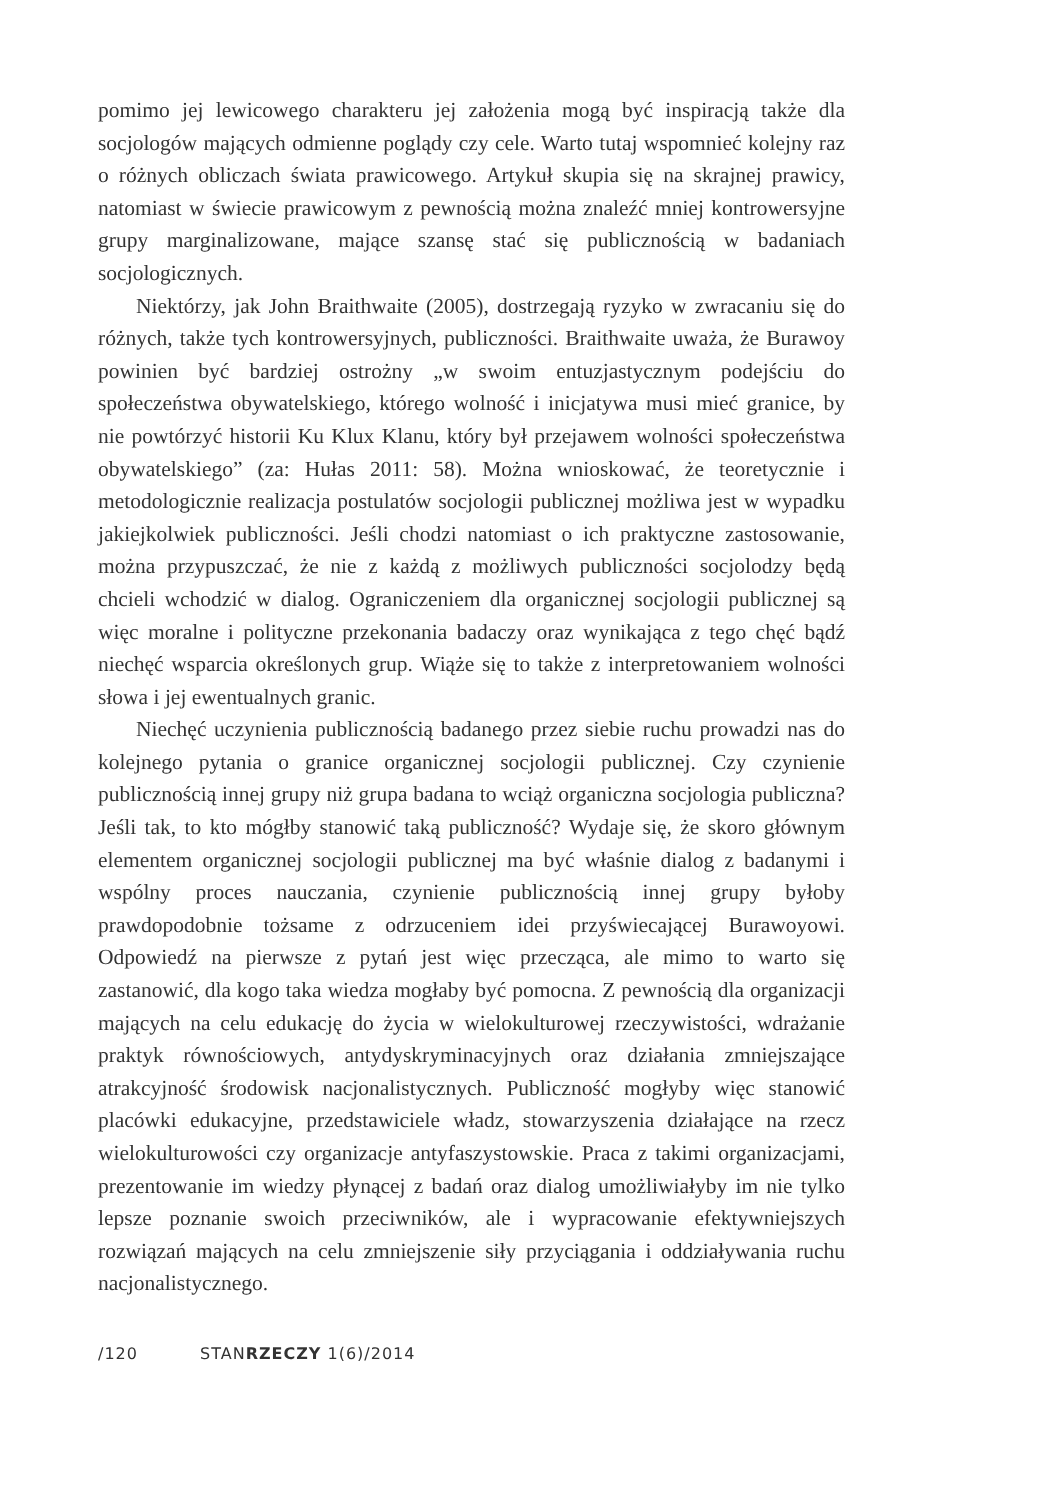pomimo jej lewicowego charakteru jej założenia mogą być inspiracją także dla socjologów mających odmienne poglądy czy cele. Warto tutaj wspomnieć kolejny raz o różnych obliczach świata prawicowego. Artykuł skupia się na skrajnej prawicy, natomiast w świecie prawicowym z pewnością można znaleźć mniej kontrowersyjne grupy marginalizowane, mające szansę stać się publicznością w badaniach socjologicznych.
Niektórzy, jak John Braithwaite (2005), dostrzegają ryzyko w zwracaniu się do różnych, także tych kontrowersyjnych, publiczności. Braithwaite uważa, że Burawoy powinien być bardziej ostrożny „w swoim entuzjastycznym podejściu do społeczeństwa obywatelskiego, którego wolność i inicjatywa musi mieć granice, by nie powtórzyć historii Ku Klux Klanu, który był przejawem wolności społeczeństwa obywatelskiego” (za: Hułas 2011: 58). Można wnioskować, że teoretycznie i metodologicznie realizacja postulatów socjologii publicznej możliwa jest w wypadku jakiejkolwiek publiczności. Jeśli chodzi natomiast o ich praktyczne zastosowanie, można przypuszczać, że nie z każdą z możliwych publiczności socjolodzy będą chcieli wchodzić w dialog. Ograniczeniem dla organicznej socjologii publicznej są więc moralne i polityczne przekonania badaczy oraz wynikająca z tego chęć bądź niechęć wsparcia określonych grup. Wiąże się to także z interpretowaniem wolności słowa i jej ewentualnych granic.
Niechęć uczynienia publicznością badanego przez siebie ruchu prowadzi nas do kolejnego pytania o granice organicznej socjologii publicznej. Czy czynienie publicznością innej grupy niż grupa badana to wciąż organiczna socjologia publiczna? Jeśli tak, to kto mógłby stanowić taką publiczność? Wydaje się, że skoro głównym elementem organicznej socjologii publicznej ma być właśnie dialog z badanymi i wspólny proces nauczania, czynienie publicznością innej grupy byłoby prawdopodobnie tożsame z odrzuceniem idei przyświecającej Burawoyowi. Odpowiedź na pierwsze z pytań jest więc przecząca, ale mimo to warto się zastanowić, dla kogo taka wiedza mogłaby być pomocna. Z pewnością dla organizacji mających na celu edukację do życia w wielokulturowej rzeczywistości, wdrażanie praktyk równościowych, antydyskryminacyjnych oraz działania zmniejszające atrakcyjność środowisk nacjonalistycznych. Publiczność mogłyby więc stanowić placówki edukacyjne, przedstawiciele władz, stowarzyszenia działające na rzecz wielokulturowości czy organizacje antyfaszystowskie. Praca z takimi organizacjami, prezentowanie im wiedzy płynącej z badań oraz dialog umożliwiałyby im nie tylko lepsze poznanie swoich przeciwników, ale i wypracowanie efektywniejszych rozwiązań mających na celu zmniejszenie siły przyciągania i oddziaływania ruchu nacjonalistycznego.
/120 STANRZECZY 1(6)/2014